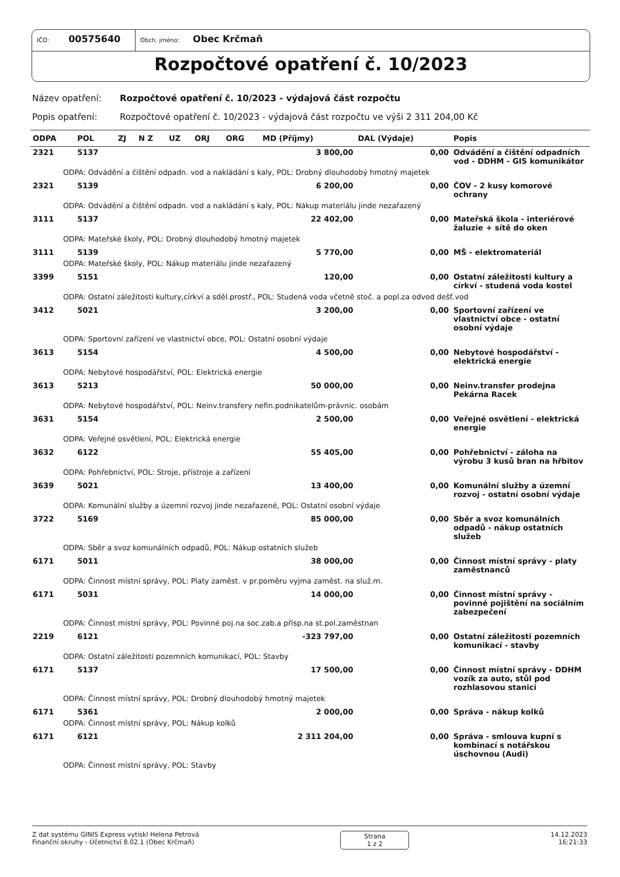IČO: 00575640
Obch. jméno: Obec Krčmaň
Rozpočtové opatření č. 10/2023
Název opatření: Rozpočtové opatření č. 10/2023 - výdajová část rozpočtu
Popis opatření: Rozpočtové opatření č. 10/2023 - výdajová část rozpočtu ve výši 2 311 204,00 Kč
| ODPA | POL | ZJ | N Z | UZ | ORJ | ORG | MD (Příjmy) | DAL (Výdaje) | Popis |
| --- | --- | --- | --- | --- | --- | --- | --- | --- | --- |
| 2321 | 5137 | | | | | | 3 800,00 | 0,00 | Odvádění a čištění odpadních vod - DDHM - GIS komunikátor |
| ODPA: Odvádění a čištění odpadn. vod a nakládání s kaly, POL: Drobný dlouhodobý hmotný majetek | | | | | | | | | |
| 2321 | 5139 | | | | | | 6 200,00 | 0,00 | ČOV - 2 kusy komorové ochrany |
| ODPA: Odvádění a čištění odpadn. vod a nakládání s kaly, POL: Nákup materiálu jinde nezařazený | | | | | | | | | |
| 3111 | 5137 | | | | | | 22 402,00 | 0,00 | Mateřská škola - interiérové žaluzie + sítě do oken |
| ODPA: Mateřské školy, POL: Drobný dlouhodobý hmotný majetek | | | | | | | | | |
| 3111 | 5139 | | | | | | 5 770,00 | 0,00 | MŠ - elektromateriál |
| ODPA: Mateřské školy, POL: Nákup materiálu jinde nezařazený | | | | | | | | | |
| 3399 | 5151 | | | | | | 120,00 | 0,00 | Ostatní záležitosti kultury a církví - studená voda kostel |
| ODPA: Ostatní záležitosti kultury,církví a sděl.prostř., POL: Studená voda včetně stoč. a popl.za odvod dešť.vod | | | | | | | | | |
| 3412 | 5021 | | | | | | 3 200,00 | 0,00 | Sportovní zařízení ve vlastnictví obce - ostatní osobní výdaje |
| ODPA: Sportovní zařízení ve vlastnictví obce, POL: Ostatní osobní výdaje | | | | | | | | | |
| 3613 | 5154 | | | | | | 4 500,00 | 0,00 | Nebytové hospodářství - elektrická energie |
| ODPA: Nebytové hospodářství, POL: Elektrická energie | | | | | | | | | |
| 3613 | 5213 | | | | | | 50 000,00 | 0,00 | Neinv.transfer prodejna Pekárna Racek |
| ODPA: Nebytové hospodářství, POL: Neinv.transfery nefin.podnikatelům-právnic. osobám | | | | | | | | | |
| 3631 | 5154 | | | | | | 2 500,00 | 0,00 | Veřejné osvětlení - elektrická energie |
| ODPA: Veřejné osvětlení, POL: Elektrická energie | | | | | | | | | |
| 3632 | 6122 | | | | | | 55 405,00 | 0,00 | Pohřebnictví - záloha na výrobu 3 kusů bran na hřbitov |
| ODPA: Pohřebnictví, POL: Stroje, přístroje a zařízení | | | | | | | | | |
| 3639 | 5021 | | | | | | 13 400,00 | 0,00 | Komunální služby a územní rozvoj - ostatní osobní výdaje |
| ODPA: Komunální služby a územní rozvoj jinde nezařazené, POL: Ostatní osobní výdaje | | | | | | | | | |
| 3722 | 5169 | | | | | | 85 000,00 | 0,00 | Sběr a svoz komunálních odpadů - nákup ostatních služeb |
| ODPA: Sběr a svoz komunálních odpadů, POL: Nákup ostatních služeb | | | | | | | | | |
| 6171 | 5011 | | | | | | 38 000,00 | 0,00 | Činnost místní správy - platy zaměstnanců |
| ODPA: Činnost místní správy, POL: Platy zaměst. v pr.poměru vyjma zaměst. na služ.m. | | | | | | | | | |
| 6171 | 5031 | | | | | | 14 000,00 | 0,00 | Činnost místní správy - povinné pojištění na sociálním zabezpečení |
| ODPA: Činnost místní správy, POL: Povinné poj.na soc.zab.a přísp.na st.pol.zaměstnan | | | | | | | | | |
| 2219 | 6121 | | | | | | -323 797,00 | 0,00 | Ostatní záležitosti pozemních komunikací - stavby |
| ODPA: Ostatní záležitosti pozemních komunikací, POL: Stavby | | | | | | | | | |
| 6171 | 5137 | | | | | | 17 500,00 | 0,00 | Činnost místní správy - DDHM vozík za auto, stůl pod rozhlasovou stanici |
| ODPA: Činnost místní správy, POL: Drobný dlouhodobý hmotný majetek | | | | | | | | | |
| 6171 | 5361 | | | | | | 2 000,00 | 0,00 | Správa - nákup kolků |
| ODPA: Činnost místní správy, POL: Nákup kolků | | | | | | | | | |
| 6171 | 6121 | | | | | | 2 311 204,00 | 0,00 | Správa - smlouva kupní s kombinací s notářskou úschovnou (Audi) |
| ODPA: Činnost místní správy, POL: Stavby | | | | | | | | | |
Z dat systému GINIS Express vytiskl Helena Petrová
Finanční okruhy - Účetnictví 8.02.1 (Obec Krčmaň)
Strana
1 z 2
14.12.2023
16:21:33